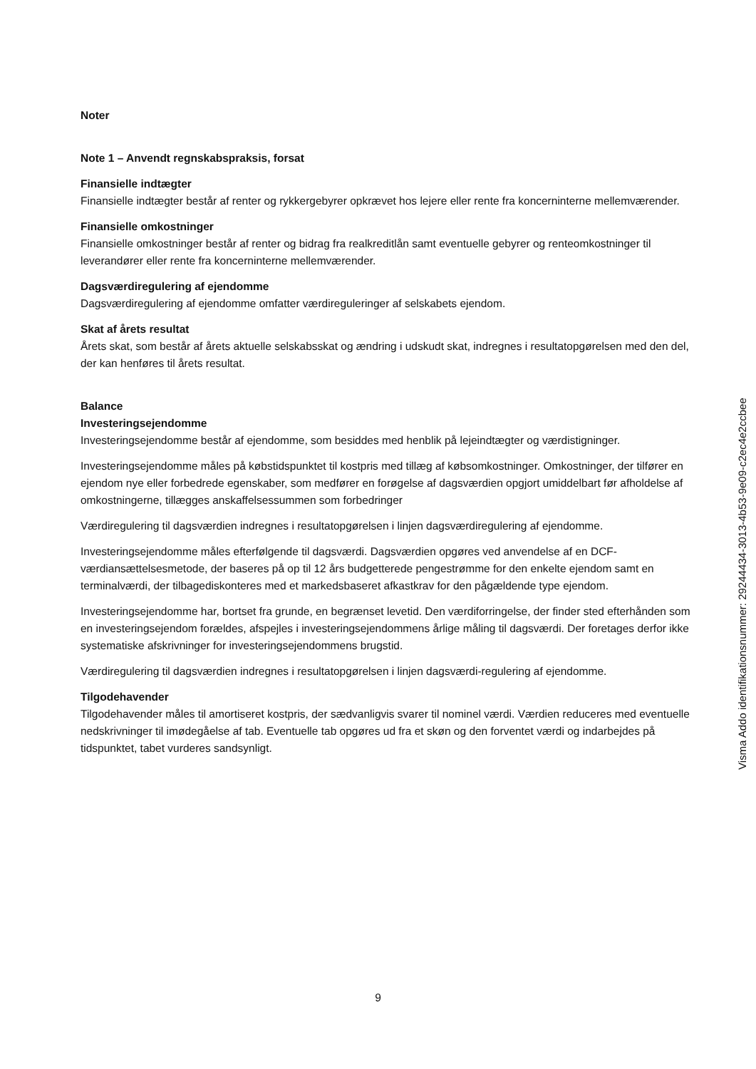Noter
Note 1 – Anvendt regnskabspraksis, forsat
Finansielle indtægter
Finansielle indtægter består af renter og rykkergebyrer opkrævet hos lejere eller rente fra koncerninterne mellemværender.
Finansielle omkostninger
Finansielle omkostninger består af renter og bidrag fra realkreditlån samt eventuelle gebyrer og renteomkostninger til leverandører eller rente fra koncerninterne mellemværender.
Dagsværdiregulering af ejendomme
Dagsværdiregulering af ejendomme omfatter værdireguleringer af selskabets ejendom.
Skat af årets resultat
Årets skat, som består af årets aktuelle selskabsskat og ændring i udskudt skat, indregnes i resultatopgørelsen med den del, der kan henføres til årets resultat.
Balance
Investeringsejendomme
Investeringsejendomme består af ejendomme, som besiddes med henblik på lejeindtægter og værdistigninger.
Investeringsejendomme måles på købstidspunktet til kostpris med tillæg af købsomkostninger. Omkostninger, der tilfører en ejendom nye eller forbedrede egenskaber, som medfører en forøgelse af dagsværdien opgjort umiddelbart før afholdelse af omkostningerne, tillægges anskaffelsessummen som forbedringer
Værdiregulering til dagsværdien indregnes i resultatopgørelsen i linjen dagsværdiregulering af ejendomme.
Investeringsejendomme måles efterfølgende til dagsværdi. Dagsværdien opgøres ved anvendelse af en DCF-værdiansættelsesmetode, der baseres på op til 12 års budgetterede pengestrømme for den enkelte ejendom samt en terminalværdi, der tilbagediskonteres med et markedsbaseret afkastkrav for den pågældende type ejendom.
Investeringsejendomme har, bortset fra grunde, en begrænset levetid. Den værdiforringelse, der finder sted efterhånden som en investeringsejendom forældes, afspejles i investeringsejendommens årlige måling til dagsværdi. Der foretages derfor ikke systematiske afskrivninger for investeringsejendommens brugstid.
Værdiregulering til dagsværdien indregnes i resultatopgørelsen i linjen dagsværdi-regulering af ejendomme.
Tilgodehavender
Tilgodehavender måles til amortiseret kostpris, der sædvanligvis svarer til nominel værdi. Værdien reduceres med eventuelle nedskrivninger til imødegåelse af tab. Eventuelle tab opgøres ud fra et skøn og den forventet værdi og indarbejdes på tidspunktet, tabet vurderes sandsynligt.
Visma Addo identifikationsnummer: 29244434-3013-4b53-9e09-c2ec4e2ccbee
9